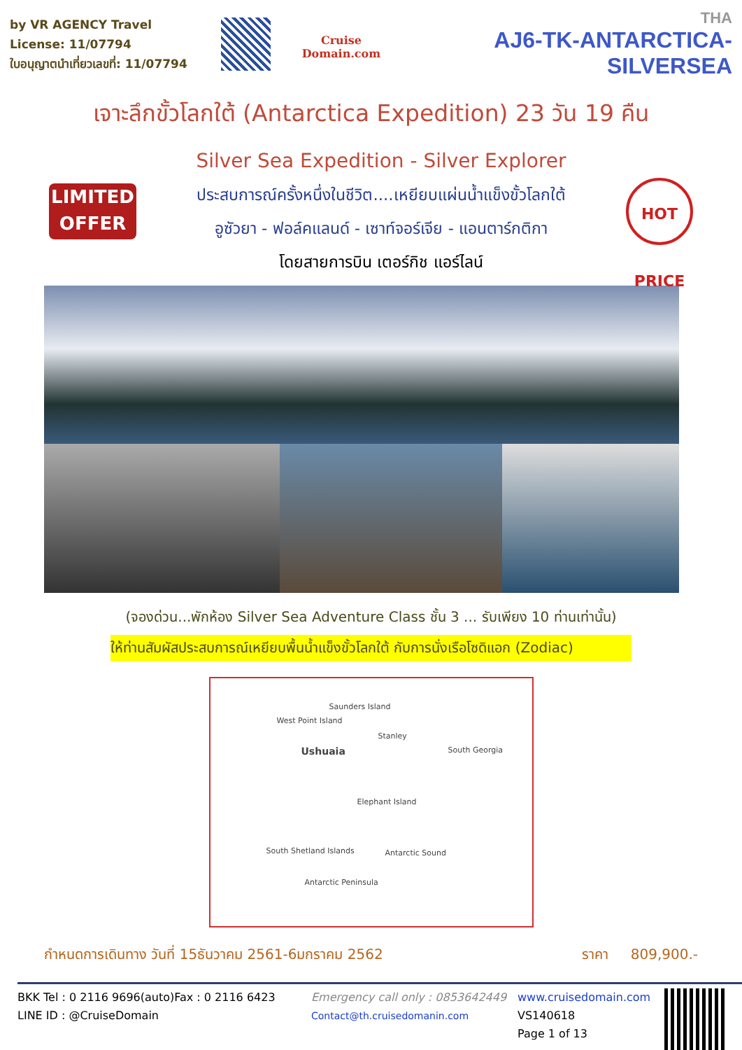by VR AGENCY Travel License: 11/07794
ใบอนุญาตนำเที่ยวเลขที่: 11/07794
Cruise Domain.com
THA
AJ6-TK-ANTARCTICA-SILVERSEA
เจาะลึกขั้วโลกใต้ (Antarctica Expedition) 23 วัน 19 คืน
LIMITED
OFFER
Silver Sea Expedition - Silver Explorer
ประสบการณ์ครั้งหนึ่งในชีวิต....เหยียบแผ่นน้ำแข็งขั้วโลกใต้
อูซัวยา - ฟอล์คแลนด์ - เซาท์จอร์เจีย - แอนตาร์กติกา
โดยสายการบิน เตอร์กิช แอร์ไลน์
HOT PRICE
(จองด่วน...พักห้อง Silver Sea Adventure Class ชั้น 3 ... รับเพียง 10 ท่านเท่านั้น)
ให้ท่านสัมผัสประสบการณ์เหยียบพื้นน้ำแข็งขั้วโลกใต้ กับการนั่งเรือโซดิแอก (Zodiac)
Saunders Island
West Point Island
Stanley
Ushuaia South Georgia
Elephant Island
South Shetland Islands Antarctic Sound
Antarctic Peninsula
กำหนดการเดินทาง วันที่ 15ธันวาคม 2561-6มกราคม 2562 ราคา 809,900.-
BKK Tel : 0 2116 9696(auto)Fax : 0 2116 6423
LINE ID : @CruiseDomain
Emergency call only : 0853642449
Contact@th.cruisedomanin.com
www.cruisedomain.com
VS140618
Page 1 of 13